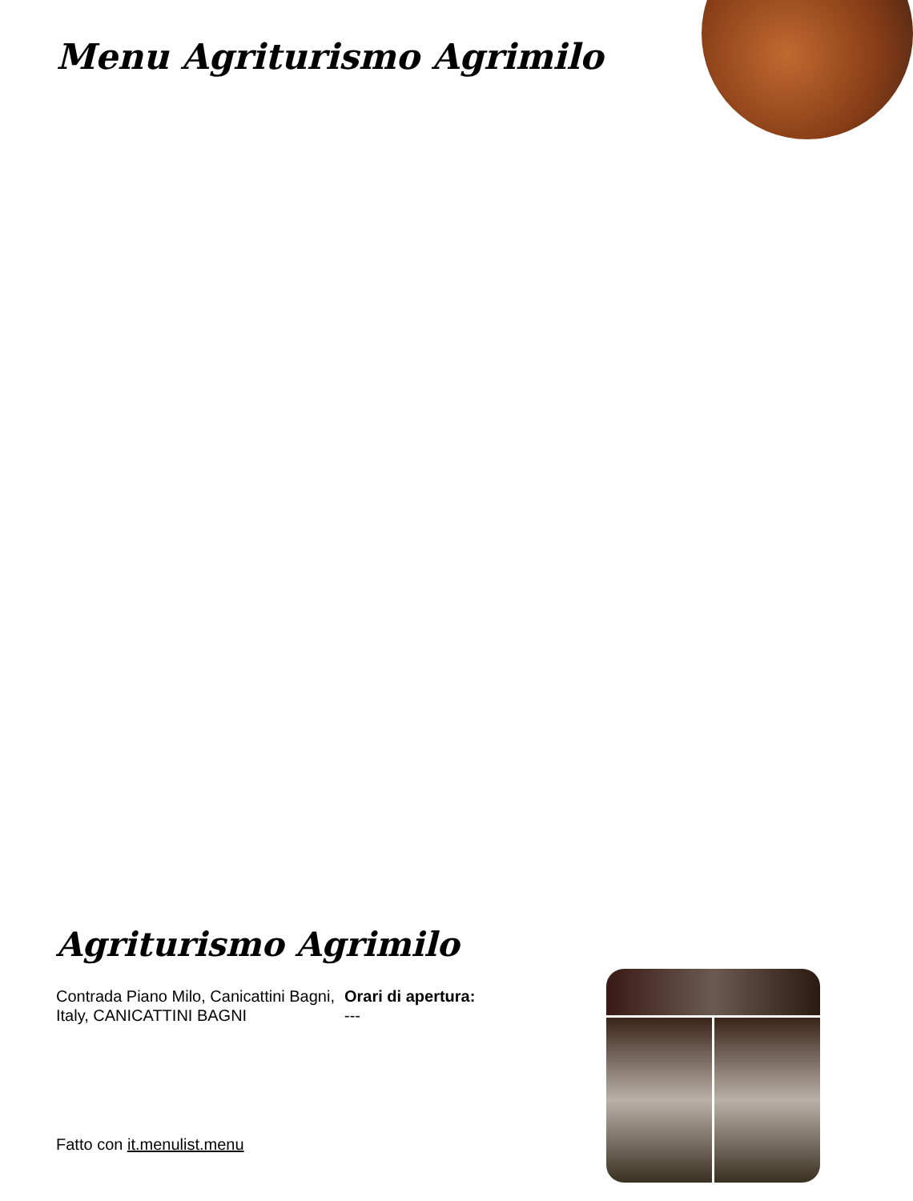Menu Agriturismo Agrimilo
Agriturismo Agrimilo
Contrada Piano Milo, Canicattini Bagni, Italy, CANICATTINI BAGNI
Orari di apertura:
---
Fatto con it.menulist.menu